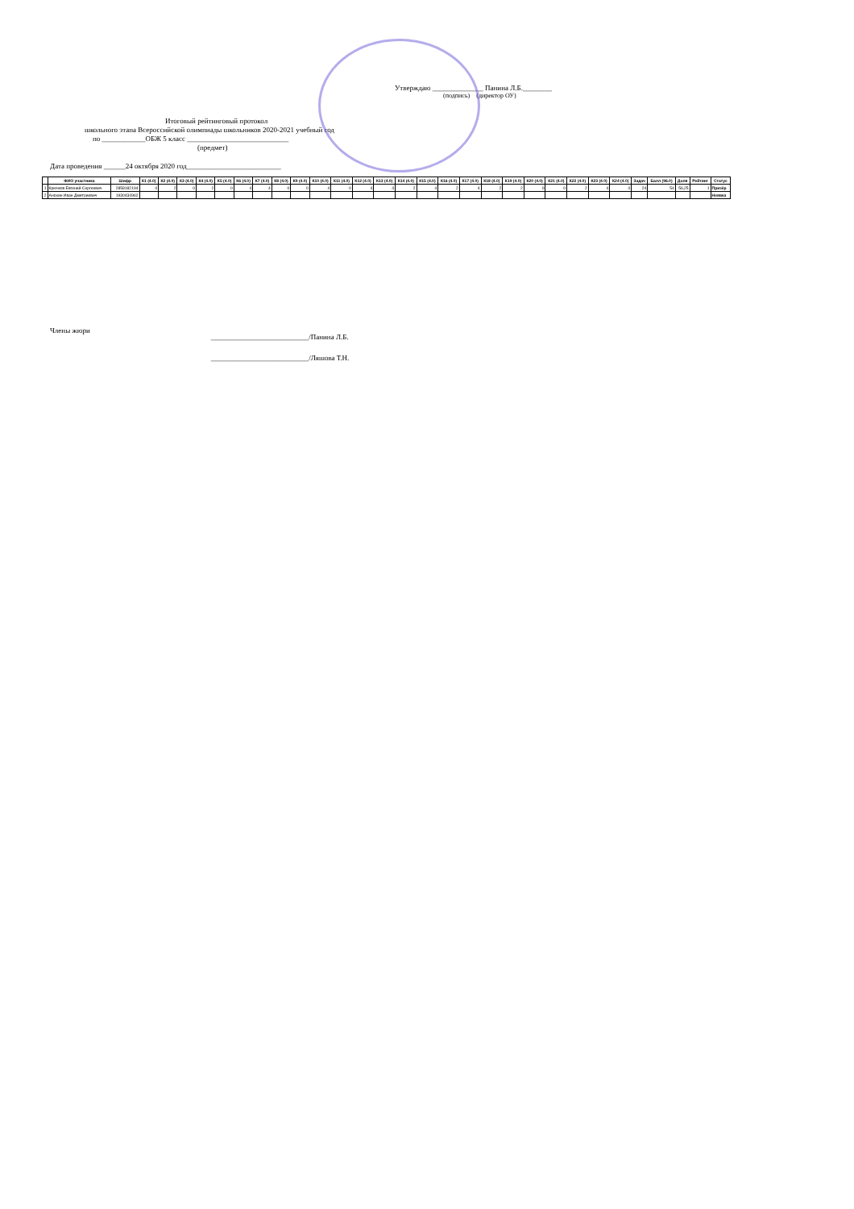Утверждаю ______________ Панина Л.Б.________
(подпись) (директор ОУ)
Итоговый рейтинговый протокол
школьного этапа Всероссийской олимпиады школьников 2020-2021 учебный год
по ____________ОБЖ 5 класс ____________________________
(предмет)
Дата проведения ______24 октября 2020 год__________________________
| | ФИО участника | Шифр | К1 (4.0) | К2 (4.0) | К3 (4.0) | К4 (4.0) | К5 (4.0) | К6 (4.0) | К7 (4.0) | К8 (4.0) | К9 (4.0) | К10 (4.0) | К11 (4.0) | К12 (4.0) | К13 (4.0) | К14 (4.0) | К15 (4.0) | К16 (4.0) | К17 (4.0) | К18 (4.0) | К19 (4.0) | К20 (4.0) | К21 (4.0) | К22 (4.0) | К23 (4.0) | К24 (4.0) | Задач | Балл (96.0) | Доля | Рейтинг | Статус |
| --- | --- | --- | --- | --- | --- | --- | --- | --- | --- | --- | --- | --- | --- | --- | --- | --- | --- | --- | --- | --- | --- | --- | --- | --- | --- | --- | --- | --- | --- | --- | --- |
| 1 | Крючков Евгений Сергеевич | 2858182194 | 4 | 2 | 0 | 2 | 0 | 4 | 4 | 0 | 0 | 4 | 0 | 4 | 4 | 2 | 4 | 2 | 4 | 2 | 2 | 0 | 0 | 2 | 4 | 4 | 24 | 54 | 56,25 | 1 | Призёр |
| 2 | Анохин Иван Дмитриевич | 1930434962 | | | | | | | | | | | | | | | | | | | | | | | | | | | | | Неявка |
Члены жюри
___________________________/Панина Л.Б.
___________________________/Ляшова Т.Н.